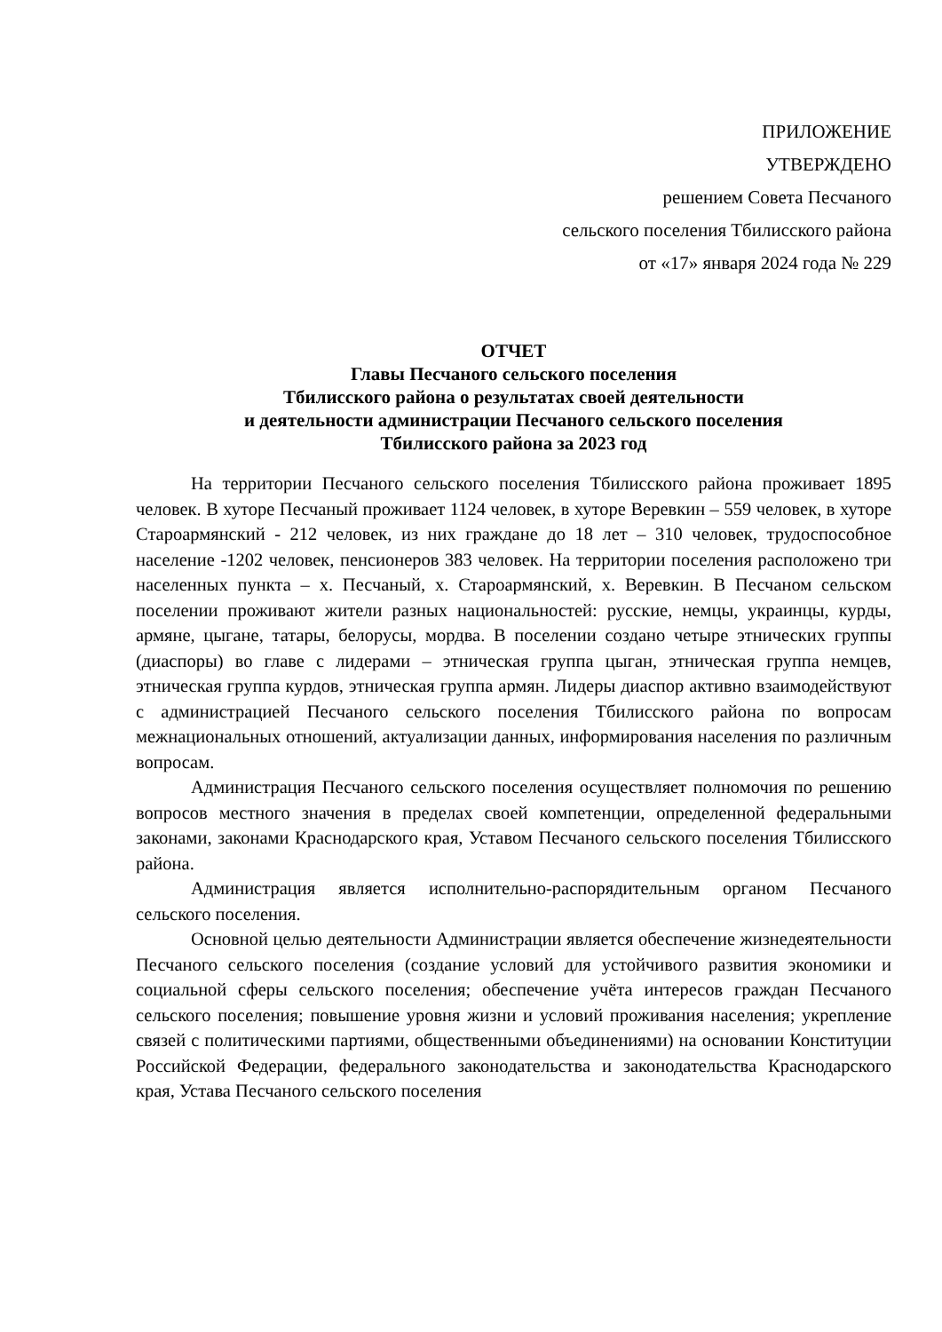ПРИЛОЖЕНИЕ
УТВЕРЖДЕНО
решением Совета Песчаного
сельского поселения Тбилисского района
от «17» января 2024 года № 229
ОТЧЕТ
Главы Песчаного сельского поселения
Тбилисского района о результатах своей деятельности
и деятельности администрации Песчаного сельского поселения
Тбилисского района за 2023 год
На территории Песчаного сельского поселения Тбилисского района проживает 1895 человек. В хуторе Песчаный проживает 1124 человек, в хуторе Веревкин – 559 человек, в хуторе Староармянский - 212 человек, из них граждане до 18 лет – 310 человек, трудоспособное население -1202 человек, пенсионеров 383 человек. На территории поселения расположено три населенных пункта – х. Песчаный, х. Староармянский, х. Веревкин. В Песчаном сельском поселении проживают жители разных национальностей: русские, немцы, украинцы, курды, армяне, цыгане, татары, белорусы, мордва. В поселении создано четыре этнических группы (диаспоры) во главе с лидерами – этническая группа цыган, этническая группа немцев, этническая группа курдов, этническая группа армян. Лидеры диаспор активно взаимодействуют с администрацией Песчаного сельского поселения Тбилисского района по вопросам межнациональных отношений, актуализации данных, информирования населения по различным вопросам.
Администрация Песчаного сельского поселения осуществляет полномочия по решению вопросов местного значения в пределах своей компетенции, определенной федеральными законами, законами Краснодарского края, Уставом Песчаного сельского поселения Тбилисского района.
Администрация является исполнительно-распорядительным органом Песчаного сельского поселения.
Основной целью деятельности Администрации является обеспечение жизнедеятельности Песчаного сельского поселения (создание условий для устойчивого развития экономики и социальной сферы сельского поселения; обеспечение учёта интересов граждан Песчаного сельского поселения; повышение уровня жизни и условий проживания населения; укрепление связей с политическими партиями, общественными объединениями) на основании Конституции Российской Федерации, федерального законодательства и законодательства Краснодарского края, Устава Песчаного сельского поселения